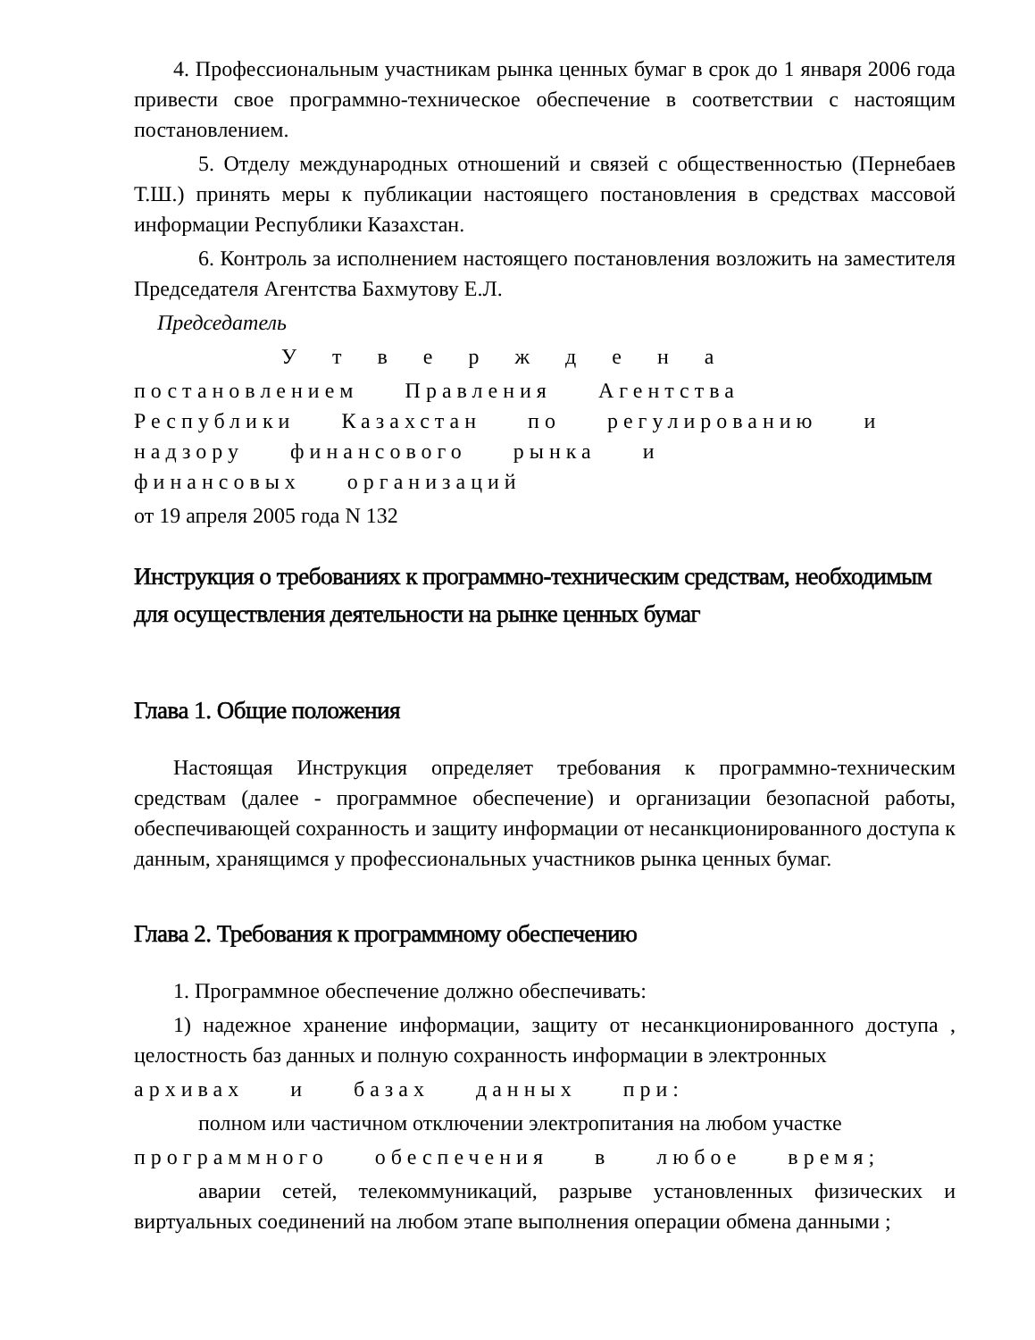4. Профессиональным участникам рынка ценных бумаг в срок до 1 января 2006 года привести свое программно-техническое обеспечение в соответствии с настоящим постановлением.
5. Отделу международных отношений и связей с общественностью (Пернебаев Т.Ш.) принять меры к публикации настоящего постановления в средствах массовой информации Республики Казахстан.
6. Контроль за исполнением настоящего постановления возложить на заместителя Председателя Агентства Бахмутову Е.Л.
Председатель
У т в е р ж д е н а
постановлением Правления Агентства
Республики Казахстан по регулированию и
надзору финансового рынка и
финансовых организаций
от 19 апреля 2005 года N 132
Инструкция о требованиях к программно-техническим средствам, необходимым для осуществления деятельности на рынке ценных бумаг
Глава 1. Общие положения
Настоящая Инструкция определяет требования к программно-техническим средствам (далее - программное обеспечение) и организации безопасной работы, обеспечивающей сохранность и защиту информации от несанкционированного доступа к данным, хранящимся у профессиональных участников рынка ценных бумаг.
Глава 2. Требования к программному обеспечению
1. Программное обеспечение должно обеспечивать:
1) надежное хранение информации, защиту от несанкционированного доступа , целостность баз данных и полную сохранность информации в электронных
архивах и базах данных при:
полном или частичном отключении электропитания на любом участке
программного обеспечения в любое время;
аварии сетей, телекоммуникаций, разрыве установленных физических и виртуальных соединений на любом этапе выполнения операции обмена данными ;